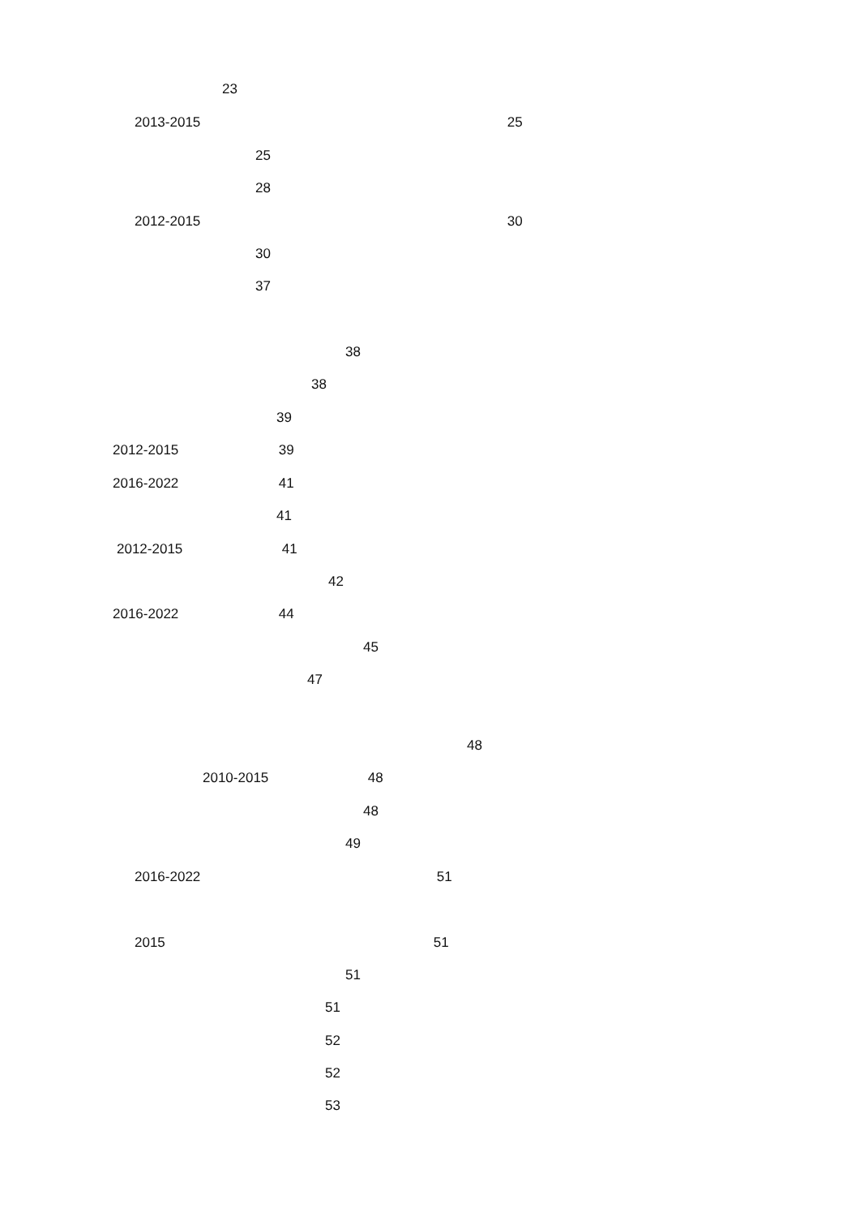23
2013-2015 25
25
28
2012-2015 30
30
37
38
38
39
2012-2015 39
2016-2022 41
41
2012-2015 41
42
2016-2022 44
45
47
48
2010-2015 48
48
49
2016-2022 51
2015 51
51
51
52
52
53